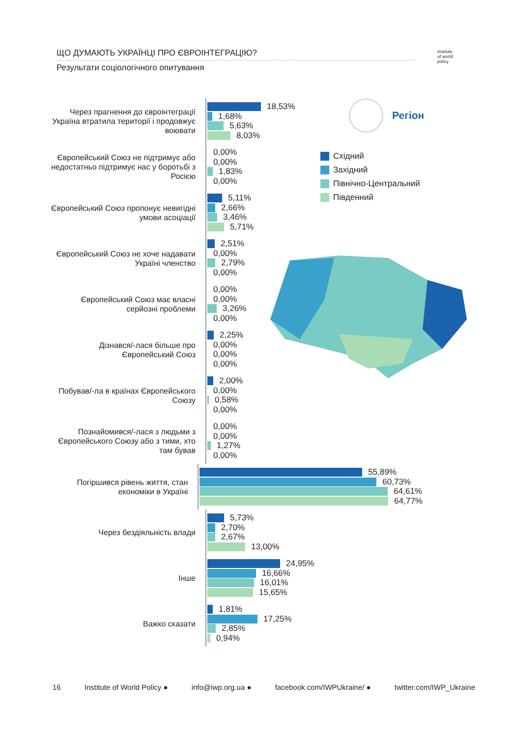ЩО ДУМАЮТЬ УКРАЇНЦІ ПРО ЄВРОІНТЕГРАЦІЮ?
Результати соціологічного опитування
institute
of world
policy
Регіон
Східний
Західний
Північно-Центральний
Південний
Через прагнення до євроінтеграції Україна втратила території і продовжує воювати
18,53%
1,68%
5,63%
8,03%
Європейський Союз не підтримує або недостатньо підтримує нас у боротьбі з Росією
0,00%
0,00%
1,83%
0,00%
Європейський Союз пропонує невигідні умови асоціації
5,11%
2,66%
3,46%
5,71%
Європейський Союз не хоче надавати Україні членство
2,51%
0,00%
2,79%
0,00%
Європейський Союз має власні серйозні проблеми
0,00%
0,00%
3,26%
0,00%
Дізнався/-лася більше про Європейський Союз
2,25%
0,00%
0,00%
0,00%
Побував/-ла в країнах Європейського Союзу
2,00%
0,00%
0,58%
0,00%
Познайомився/-лася з людьми з Європейського Союзу або з тими, хто там бував
0,00%
0,00%
1,27%
0,00%
Погіршився рівень життя, стан економіки в Україні
55,89%
60,73%
64,61%
64,77%
Через бездіяльність влади
5,73%
2,70%
2,67%
13,00%
Інше
24,95%
16,66%
16,01%
15,65%
Важко сказати
1,81%
17,25%
2,85%
0,94%
16 Institute of World Policy ● info@iwp.org.ua ● facebook.com/IWPUkraine/ ● twitter.com/IWP_Ukraine